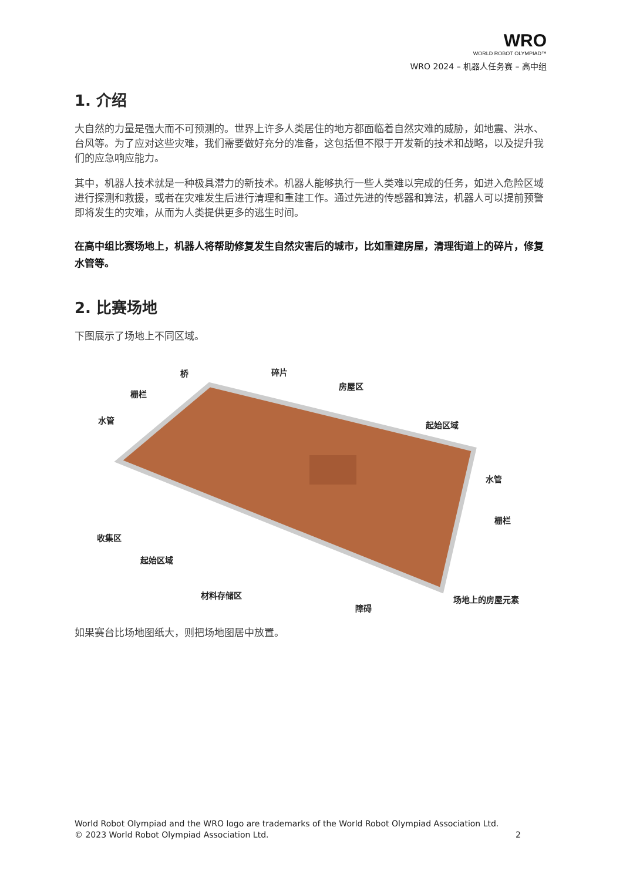WRO
WORLD ROBOT OLYMPIAD™
WRO 2024 – 机器人任务赛 – 高中组
1. 介绍
大自然的力量是强大而不可预测的。世界上许多人类居住的地方都面临着自然灾难的威胁，如地震、洪水、台风等。为了应对这些灾难，我们需要做好充分的准备，这包括但不限于开发新的技术和战略，以及提升我们的应急响应能力。
其中，机器人技术就是一种极具潜力的新技术。机器人能够执行一些人类难以完成的任务，如进入危险区域进行探测和救援，或者在灾难发生后进行清理和重建工作。通过先进的传感器和算法，机器人可以提前预警即将发生的灾难，从而为人类提供更多的逃生时间。
在高中组比赛场地上，机器人将帮助修复发生自然灾害后的城市，比如重建房屋，清理街道上的碎片，修复水管等。
2. 比赛场地
下图展示了场地上不同区域。
桥 碎片
栅栏
房屋区
水管 起始区域
水管
收集区
栅栏
起始区域
材料存储区 场地上的房屋元素
障碍
如果赛台比场地图纸大，则把场地图居中放置。
World Robot Olympiad and the WRO logo are trademarks of the World Robot Olympiad Association Ltd.
© 2023 World Robot Olympiad Association Ltd. 2